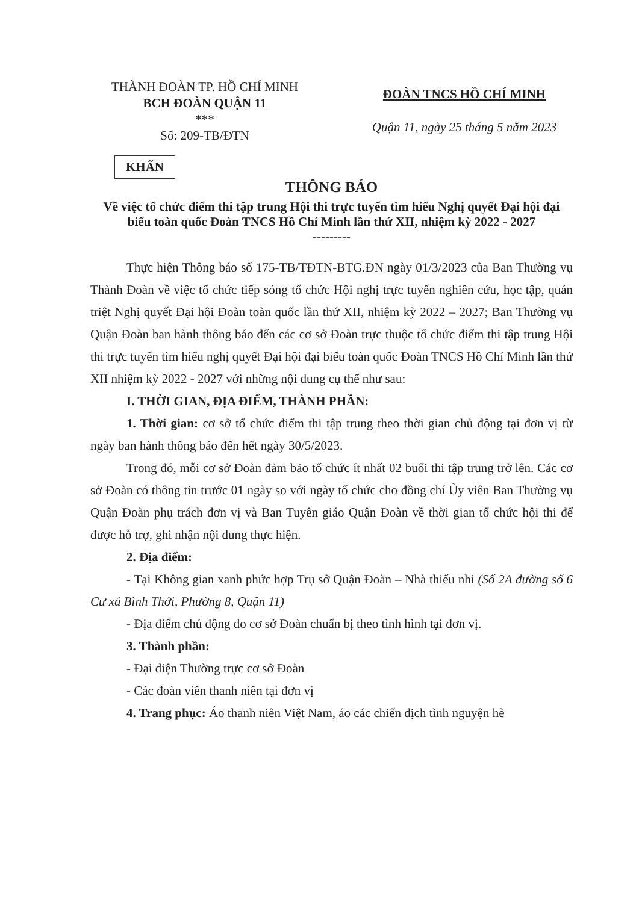THÀNH ĐOÀN TP. HỒ CHÍ MINH
BCH ĐOÀN QUẬN 11
***
Số: 209-TB/ĐTN
ĐOÀN TNCS HỒ CHÍ MINH
Quận 11, ngày 25 tháng 5 năm 2023
KHẨN
THÔNG BÁO
Về việc tổ chức điểm thi tập trung Hội thi trực tuyến tìm hiểu Nghị quyết Đại hội đại biểu toàn quốc Đoàn TNCS Hồ Chí Minh lần thứ XII, nhiệm kỳ 2022 - 2027
---------
Thực hiện Thông báo số 175-TB/TĐTN-BTG.ĐN ngày 01/3/2023 của Ban Thường vụ Thành Đoàn về việc tổ chức tiếp sóng tổ chức Hội nghị trực tuyến nghiên cứu, học tập, quán triệt Nghị quyết Đại hội Đoàn toàn quốc lần thứ XII, nhiệm kỳ 2022 – 2027; Ban Thường vụ Quận Đoàn ban hành thông báo đến các cơ sở Đoàn trực thuộc tổ chức điểm thi tập trung Hội thi trực tuyến tìm hiểu nghị quyết Đại hội đại biểu toàn quốc Đoàn TNCS Hồ Chí Minh lần thứ XII nhiệm kỳ 2022 - 2027 với những nội dung cụ thể như sau:
I. THỜI GIAN, ĐỊA ĐIỂM, THÀNH PHẦN:
1. Thời gian: cơ sở tổ chức điểm thi tập trung theo thời gian chủ động tại đơn vị từ ngày ban hành thông báo đến hết ngày 30/5/2023.
Trong đó, mỗi cơ sở Đoàn đảm bảo tổ chức ít nhất 02 buổi thi tập trung trở lên. Các cơ sở Đoàn có thông tin trước 01 ngày so với ngày tổ chức cho đồng chí Ủy viên Ban Thường vụ Quận Đoàn phụ trách đơn vị và Ban Tuyên giáo Quận Đoàn về thời gian tổ chức hội thi để được hỗ trợ, ghi nhận nội dung thực hiện.
2. Địa điểm:
- Tại Không gian xanh phức hợp Trụ sở Quận Đoàn – Nhà thiếu nhi (Số 2A đường số 6 Cư xá Bình Thới, Phường 8, Quận 11)
- Địa điểm chủ động do cơ sở Đoàn chuẩn bị theo tình hình tại đơn vị.
3. Thành phần:
- Đại diện Thường trực cơ sở Đoàn
- Các đoàn viên thanh niên tại đơn vị
4. Trang phục: Áo thanh niên Việt Nam, áo các chiến dịch tình nguyện hè